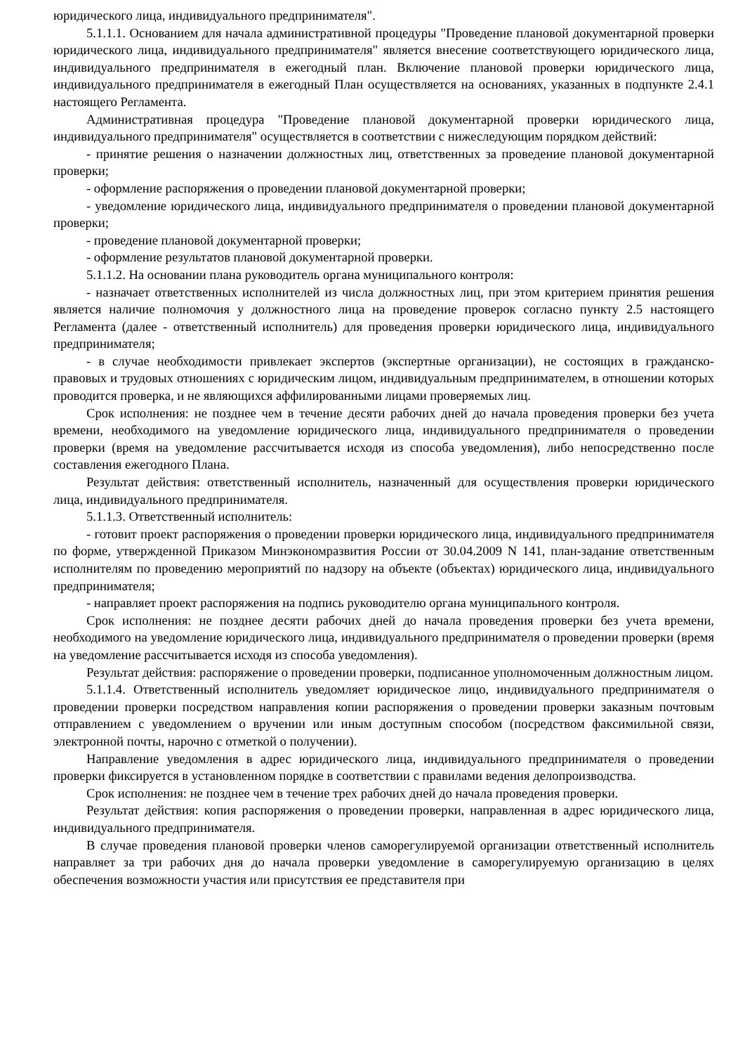юридического лица, индивидуального предпринимателя".
5.1.1.1. Основанием для начала административной процедуры "Проведение плановой документарной проверки юридического лица, индивидуального предпринимателя" является внесение соответствующего юридического лица, индивидуального предпринимателя в ежегодный план. Включение плановой проверки юридического лица, индивидуального предпринимателя в ежегодный План осуществляется на основаниях, указанных в подпункте 2.4.1 настоящего Регламента.
Административная процедура "Проведение плановой документарной проверки юридического лица, индивидуального предпринимателя" осуществляется в соответствии с нижеследующим порядком действий:
- принятие решения о назначении должностных лиц, ответственных за проведение плановой документарной проверки;
- оформление распоряжения о проведении плановой документарной проверки;
- уведомление юридического лица, индивидуального предпринимателя о проведении плановой документарной проверки;
- проведение плановой документарной проверки;
- оформление результатов плановой документарной проверки.
5.1.1.2. На основании плана руководитель органа муниципального контроля:
- назначает ответственных исполнителей из числа должностных лиц, при этом критерием принятия решения является наличие полномочия у должностного лица на проведение проверок согласно пункту 2.5 настоящего Регламента (далее - ответственный исполнитель) для проведения проверки юридического лица, индивидуального предпринимателя;
- в случае необходимости привлекает экспертов (экспертные организации), не состоящих в гражданско-правовых и трудовых отношениях с юридическим лицом, индивидуальным предпринимателем, в отношении которых проводится проверка, и не являющихся аффилированными лицами проверяемых лиц.
Срок исполнения: не позднее чем в течение десяти рабочих дней до начала проведения проверки без учета времени, необходимого на уведомление юридического лица, индивидуального предпринимателя о проведении проверки (время на уведомление рассчитывается исходя из способа уведомления), либо непосредственно после составления ежегодного Плана.
Результат действия: ответственный исполнитель, назначенный для осуществления проверки юридического лица, индивидуального предпринимателя.
5.1.1.3. Ответственный исполнитель:
- готовит проект распоряжения о проведении проверки юридического лица, индивидуального предпринимателя по форме, утвержденной Приказом Минэкономразвития России от 30.04.2009 N 141, план-задание ответственным исполнителям по проведению мероприятий по надзору на объекте (объектах) юридического лица, индивидуального предпринимателя;
- направляет проект распоряжения на подпись руководителю органа муниципального контроля.
Срок исполнения: не позднее десяти рабочих дней до начала проведения проверки без учета времени, необходимого на уведомление юридического лица, индивидуального предпринимателя о проведении проверки (время на уведомление рассчитывается исходя из способа уведомления).
Результат действия: распоряжение о проведении проверки, подписанное уполномоченным должностным лицом.
5.1.1.4. Ответственный исполнитель уведомляет юридическое лицо, индивидуального предпринимателя о проведении проверки посредством направления копии распоряжения о проведении проверки заказным почтовым отправлением с уведомлением о вручении или иным доступным способом (посредством факсимильной связи, электронной почты, нарочно с отметкой о получении).
Направление уведомления в адрес юридического лица, индивидуального предпринимателя о проведении проверки фиксируется в установленном порядке в соответствии с правилами ведения делопроизводства.
Срок исполнения: не позднее чем в течение трех рабочих дней до начала проведения проверки.
Результат действия: копия распоряжения о проведении проверки, направленная в адрес юридического лица, индивидуального предпринимателя.
В случае проведения плановой проверки членов саморегулируемой организации ответственный исполнитель направляет за три рабочих дня до начала проверки уведомление в саморегулируемую организацию в целях обеспечения возможности участия или присутствия ее представителя при